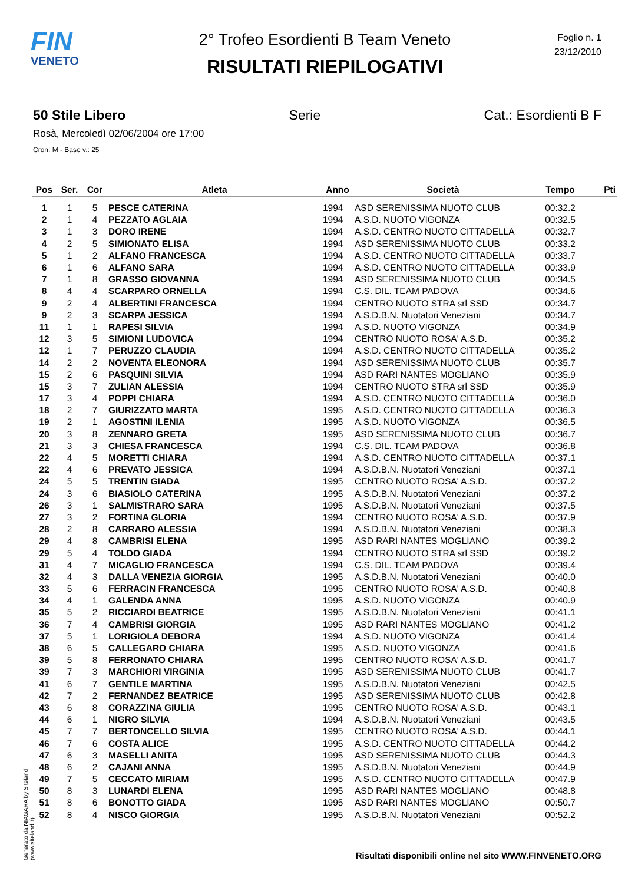FIN
VENETO
2° Trofeo Esordienti B Team Veneto
RISULTATI RIEPILOGATIVI
Foglio n. 1
23/12/2010
50 Stile Libero Serie Cat.: Esordienti B F
Rosà, Mercoledì 02/06/2004 ore 17:00
Cron: M - Base v.: 25
| Pos | Ser. | Cor | Atleta | Anno | Società | Tempo | Pti |
| --- | --- | --- | --- | --- | --- | --- | --- |
| 1 | 1 | 5 | PESCE CATERINA | 1994 | ASD SERENISSIMA NUOTO CLUB | 00:32.2 | |
| 2 | 1 | 4 | PEZZATO AGLAIA | 1994 | A.S.D. NUOTO VIGONZA | 00:32.5 | |
| 3 | 1 | 3 | DORO IRENE | 1994 | A.S.D. CENTRO NUOTO CITTADELLA | 00:32.7 | |
| 4 | 2 | 5 | SIMIONATO ELISA | 1994 | ASD SERENISSIMA NUOTO CLUB | 00:33.2 | |
| 5 | 1 | 2 | ALFANO FRANCESCA | 1994 | A.S.D. CENTRO NUOTO CITTADELLA | 00:33.7 | |
| 6 | 1 | 6 | ALFANO SARA | 1994 | A.S.D. CENTRO NUOTO CITTADELLA | 00:33.9 | |
| 7 | 1 | 8 | GRASSO GIOVANNA | 1994 | ASD SERENISSIMA NUOTO CLUB | 00:34.5 | |
| 8 | 4 | 4 | SCARPARO ORNELLA | 1994 | C.S. DIL. TEAM PADOVA | 00:34.6 | |
| 9 | 2 | 4 | ALBERTINI FRANCESCA | 1994 | CENTRO NUOTO STRA srl SSD | 00:34.7 | |
| 9 | 2 | 3 | SCARPA JESSICA | 1994 | A.S.D.B.N. Nuotatori Veneziani | 00:34.7 | |
| 11 | 1 | 1 | RAPESI SILVIA | 1994 | A.S.D. NUOTO VIGONZA | 00:34.9 | |
| 12 | 3 | 5 | SIMIONI LUDOVICA | 1994 | CENTRO NUOTO ROSA' A.S.D. | 00:35.2 | |
| 12 | 1 | 7 | PERUZZO CLAUDIA | 1994 | A.S.D. CENTRO NUOTO CITTADELLA | 00:35.2 | |
| 14 | 2 | 2 | NOVENTA ELEONORA | 1994 | ASD SERENISSIMA NUOTO CLUB | 00:35.7 | |
| 15 | 2 | 6 | PASQUINI SILVIA | 1994 | ASD RARI NANTES MOGLIANO | 00:35.9 | |
| 15 | 3 | 7 | ZULIAN ALESSIA | 1994 | CENTRO NUOTO STRA srl SSD | 00:35.9 | |
| 17 | 3 | 4 | POPPI CHIARA | 1994 | A.S.D. CENTRO NUOTO CITTADELLA | 00:36.0 | |
| 18 | 2 | 7 | GIURIZZATO MARTA | 1995 | A.S.D. CENTRO NUOTO CITTADELLA | 00:36.3 | |
| 19 | 2 | 1 | AGOSTINI ILENIA | 1995 | A.S.D. NUOTO VIGONZA | 00:36.5 | |
| 20 | 3 | 8 | ZENNARO GRETA | 1995 | ASD SERENISSIMA NUOTO CLUB | 00:36.7 | |
| 21 | 3 | 3 | CHIESA FRANCESCA | 1994 | C.S. DIL. TEAM PADOVA | 00:36.8 | |
| 22 | 4 | 5 | MORETTI CHIARA | 1994 | A.S.D. CENTRO NUOTO CITTADELLA | 00:37.1 | |
| 22 | 4 | 6 | PREVATO JESSICA | 1994 | A.S.D.B.N. Nuotatori Veneziani | 00:37.1 | |
| 24 | 5 | 5 | TRENTIN GIADA | 1995 | CENTRO NUOTO ROSA' A.S.D. | 00:37.2 | |
| 24 | 3 | 6 | BIASIOLO CATERINA | 1995 | A.S.D.B.N. Nuotatori Veneziani | 00:37.2 | |
| 26 | 3 | 1 | SALMISTRARO SARA | 1995 | A.S.D.B.N. Nuotatori Veneziani | 00:37.5 | |
| 27 | 3 | 2 | FORTINA GLORIA | 1994 | CENTRO NUOTO ROSA' A.S.D. | 00:37.9 | |
| 28 | 2 | 8 | CARRARO ALESSIA | 1994 | A.S.D.B.N. Nuotatori Veneziani | 00:38.3 | |
| 29 | 4 | 8 | CAMBRISI ELENA | 1995 | ASD RARI NANTES MOGLIANO | 00:39.2 | |
| 29 | 5 | 4 | TOLDO GIADA | 1994 | CENTRO NUOTO STRA srl SSD | 00:39.2 | |
| 31 | 4 | 7 | MICAGLIO FRANCESCA | 1994 | C.S. DIL. TEAM PADOVA | 00:39.4 | |
| 32 | 4 | 3 | DALLA VENEZIA GIORGIA | 1995 | A.S.D.B.N. Nuotatori Veneziani | 00:40.0 | |
| 33 | 5 | 6 | FERRACIN FRANCESCA | 1995 | CENTRO NUOTO ROSA' A.S.D. | 00:40.8 | |
| 34 | 4 | 1 | GALENDA ANNA | 1995 | A.S.D. NUOTO VIGONZA | 00:40.9 | |
| 35 | 5 | 2 | RICCIARDI BEATRICE | 1995 | A.S.D.B.N. Nuotatori Veneziani | 00:41.1 | |
| 36 | 7 | 4 | CAMBRISI GIORGIA | 1995 | ASD RARI NANTES MOGLIANO | 00:41.2 | |
| 37 | 5 | 1 | LORIGIOLA DEBORA | 1994 | A.S.D. NUOTO VIGONZA | 00:41.4 | |
| 38 | 6 | 5 | CALLEGARO CHIARA | 1995 | A.S.D. NUOTO VIGONZA | 00:41.6 | |
| 39 | 5 | 8 | FERRONATO CHIARA | 1995 | CENTRO NUOTO ROSA' A.S.D. | 00:41.7 | |
| 39 | 7 | 3 | MARCHIORI VIRGINIA | 1995 | ASD SERENISSIMA NUOTO CLUB | 00:41.7 | |
| 41 | 6 | 7 | GENTILE MARTINA | 1995 | A.S.D.B.N. Nuotatori Veneziani | 00:42.5 | |
| 42 | 7 | 2 | FERNANDEZ BEATRICE | 1995 | ASD SERENISSIMA NUOTO CLUB | 00:42.8 | |
| 43 | 6 | 8 | CORAZZINA GIULIA | 1995 | CENTRO NUOTO ROSA' A.S.D. | 00:43.1 | |
| 44 | 6 | 1 | NIGRO SILVIA | 1994 | A.S.D.B.N. Nuotatori Veneziani | 00:43.5 | |
| 45 | 7 | 7 | BERTONCELLO SILVIA | 1995 | CENTRO NUOTO ROSA' A.S.D. | 00:44.1 | |
| 46 | 7 | 6 | COSTA ALICE | 1995 | A.S.D. CENTRO NUOTO CITTADELLA | 00:44.2 | |
| 47 | 6 | 3 | MASELLI ANITA | 1995 | ASD SERENISSIMA NUOTO CLUB | 00:44.3 | |
| 48 | 6 | 2 | CAJANI ANNA | 1995 | A.S.D.B.N. Nuotatori Veneziani | 00:44.9 | |
| 49 | 7 | 5 | CECCATO MIRIAM | 1995 | A.S.D. CENTRO NUOTO CITTADELLA | 00:47.9 | |
| 50 | 8 | 3 | LUNARDI ELENA | 1995 | ASD RARI NANTES MOGLIANO | 00:48.8 | |
| 51 | 8 | 6 | BONOTTO GIADA | 1995 | ASD RARI NANTES MOGLIANO | 00:50.7 | |
| 52 | 8 | 4 | NISCO GIORGIA | 1995 | A.S.D.B.N. Nuotatori Veneziani | 00:52.2 | |
Generato da NIAGARA by Siteland (www.siteland.it)
Risultati disponibili online nel sito WWW.FINVENETO.ORG